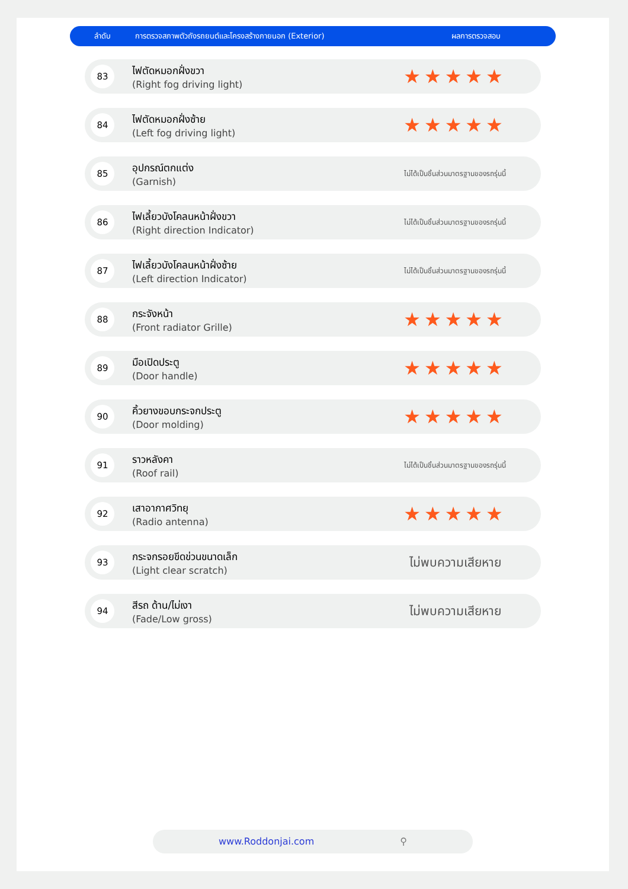ลำดับ การตรวจสภาพตัวถังรถยนต์และโครงสร้างภายนอก (Exterior) ผลการตรวจสอบ
| 83 | ไฟตัดหมอกฝั่งขวา (Right fog driving light) | ★★★★★ |
| 84 | ไฟตัดหมอกฝั่งซ้าย (Left fog driving light) | ★★★★★ |
| 85 | อุปกรณ์ตกแต่ง (Garnish) | ไม่ได้เป็นชิ้นส่วนมาตรฐานของรถรุ่นนี้ |
| 86 | ไฟเลี้ยวบังโคลนหน้าฝั่งขวา (Right direction Indicator) | ไม่ได้เป็นชิ้นส่วนมาตรฐานของรถรุ่นนี้ |
| 87 | ไฟเลี้ยวบังโคลนหน้าฝั่งซ้าย (Left direction Indicator) | ไม่ได้เป็นชิ้นส่วนมาตรฐานของรถรุ่นนี้ |
| 88 | กระจังหน้า (Front radiator Grille) | ★★★★★ |
| 89 | มือเปิดประตู (Door handle) | ★★★★★ |
| 90 | คิ้วยางขอบกระจกประตู (Door molding) | ★★★★★ |
| 91 | ราวหลังคา (Roof rail) | ไม่ได้เป็นชิ้นส่วนมาตรฐานของรถรุ่นนี้ |
| 92 | เสาอากาศวิทยุ (Radio antenna) | ★★★★★ |
| 93 | กระจกรอยขีดข่วนขนาดเล็ก (Light clear scratch) | ไม่พบความเสียหาย |
| 94 | สีรถ ด้าน/ไม่เงา (Fade/Low gross) | ไม่พบความเสียหาย |
www.Roddonjai.com ⚲